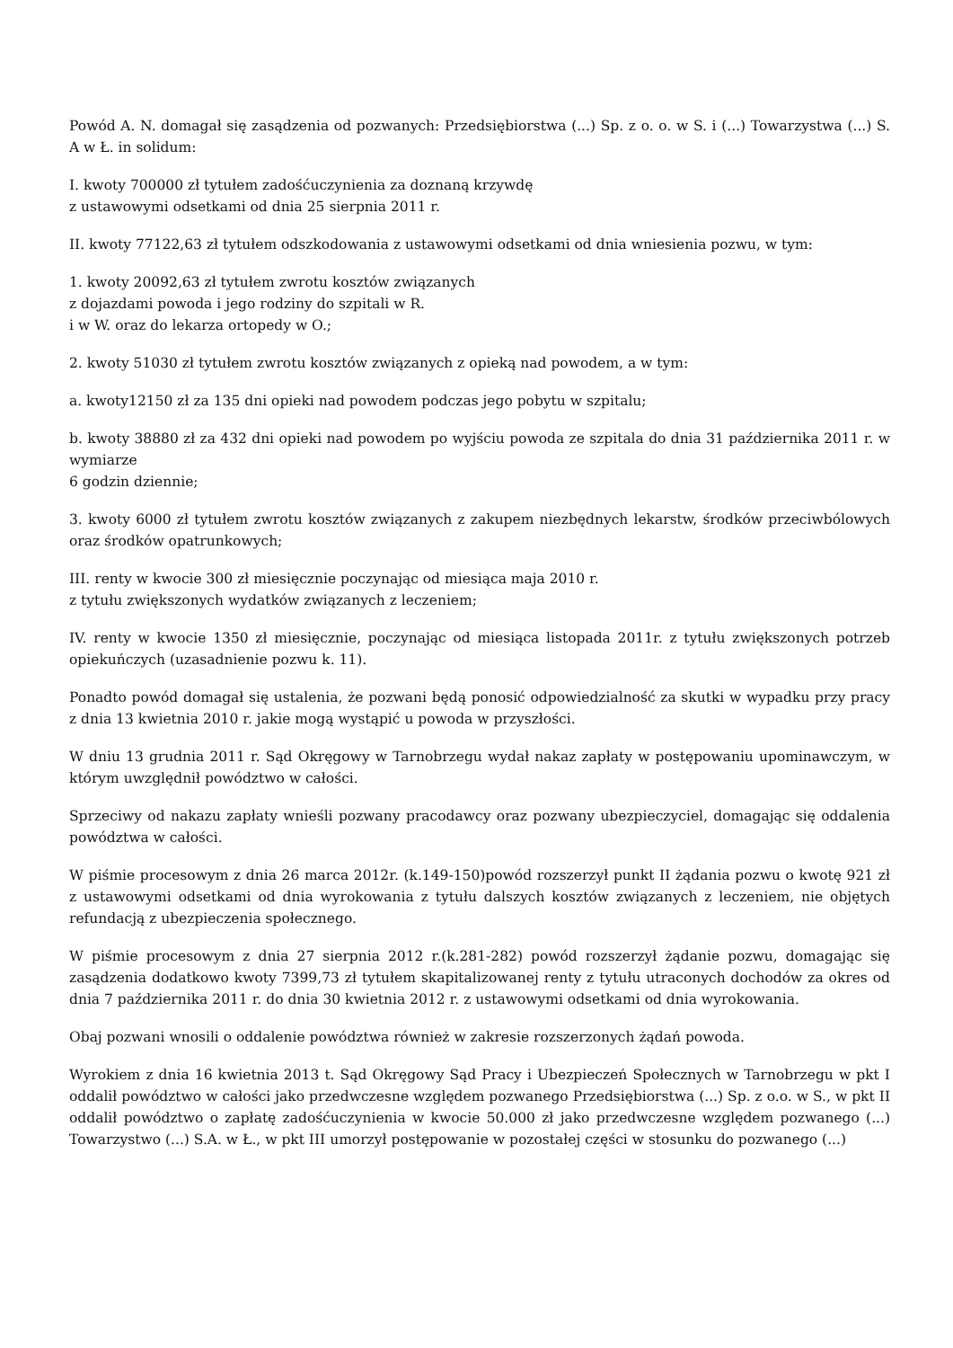Powód A. N. domagał się zasądzenia od pozwanych: Przedsiębiorstwa (...) Sp. z o. o. w S. i (...) Towarzystwa (...) S. A w Ł. in solidum:
I. kwoty 700000 zł tytułem zadośćuczynienia za doznaną krzywdę
z ustawowymi odsetkami od dnia 25 sierpnia 2011 r.
II. kwoty 77122,63 zł tytułem odszkodowania z ustawowymi odsetkami od dnia wniesienia pozwu, w tym:
1. kwoty 20092,63 zł tytułem zwrotu kosztów związanych
z dojazdami powoda i jego rodziny do szpitali w R.
i w W. oraz do lekarza ortopedy w O.;
2. kwoty 51030 zł tytułem zwrotu kosztów związanych z opieką nad powodem, a w tym:
a. kwoty12150 zł za 135 dni opieki nad powodem podczas jego pobytu w szpitalu;
b. kwoty 38880 zł za 432 dni opieki nad powodem po wyjściu powoda ze szpitala do dnia 31 października 2011 r. w wymiarze
6 godzin dziennie;
3. kwoty 6000 zł tytułem zwrotu kosztów związanych z zakupem niezbędnych lekarstw, środków przeciwbólowych oraz środków opatrunkowych;
III. renty w kwocie 300 zł miesięcznie poczynając od miesiąca maja 2010 r.
z tytułu zwiększonych wydatków związanych z leczeniem;
IV. renty w kwocie 1350 zł miesięcznie, poczynając od miesiąca listopada 2011r. z tytułu zwiększonych potrzeb opiekuńczych (uzasadnienie pozwu k. 11).
Ponadto powód domagał się ustalenia, że pozwani będą ponosić odpowiedzialność za skutki w wypadku przy pracy z dnia 13 kwietnia 2010 r. jakie mogą wystąpić u powoda w przyszłości.
W dniu 13 grudnia 2011 r. Sąd Okręgowy w Tarnobrzegu wydał nakaz zapłaty w postępowaniu upominawczym, w którym uwzględnił powództwo w całości.
Sprzeciwy od nakazu zapłaty wnieśli pozwany pracodawcy oraz pozwany ubezpieczyciel, domagając się oddalenia powództwa w całości.
W piśmie procesowym z dnia 26 marca 2012r. (k.149-150)powód rozszerzył punkt II żądania pozwu o kwotę 921 zł z ustawowymi odsetkami od dnia wyrokowania z tytułu dalszych kosztów związanych z leczeniem, nie objętych refundacją z ubezpieczenia społecznego.
W piśmie procesowym z dnia 27 sierpnia 2012 r.(k.281-282) powód rozszerzył żądanie pozwu, domagając się zasądzenia dodatkowo kwoty 7399,73 zł tytułem skapitalizowanej renty z tytułu utraconych dochodów za okres od dnia 7 października 2011 r. do dnia 30 kwietnia 2012 r. z ustawowymi odsetkami od dnia wyrokowania.
Obaj pozwani wnosili o oddalenie powództwa również w zakresie rozszerzonych żądań powoda.
Wyrokiem z dnia 16 kwietnia 2013 t. Sąd Okręgowy Sąd Pracy i Ubezpieczeń Społecznych w Tarnobrzegu w pkt I oddalił powództwo w całości jako przedwczesne względem pozwanego Przedsiębiorstwa (...) Sp. z o.o. w S., w pkt II oddalił powództwo o zapłatę zadośćuczynienia w kwocie 50.000 zł jako przedwczesne względem pozwanego (...) Towarzystwo (...) S.A. w Ł., w pkt III umorzył postępowanie w pozostałej części w stosunku do pozwanego (...)